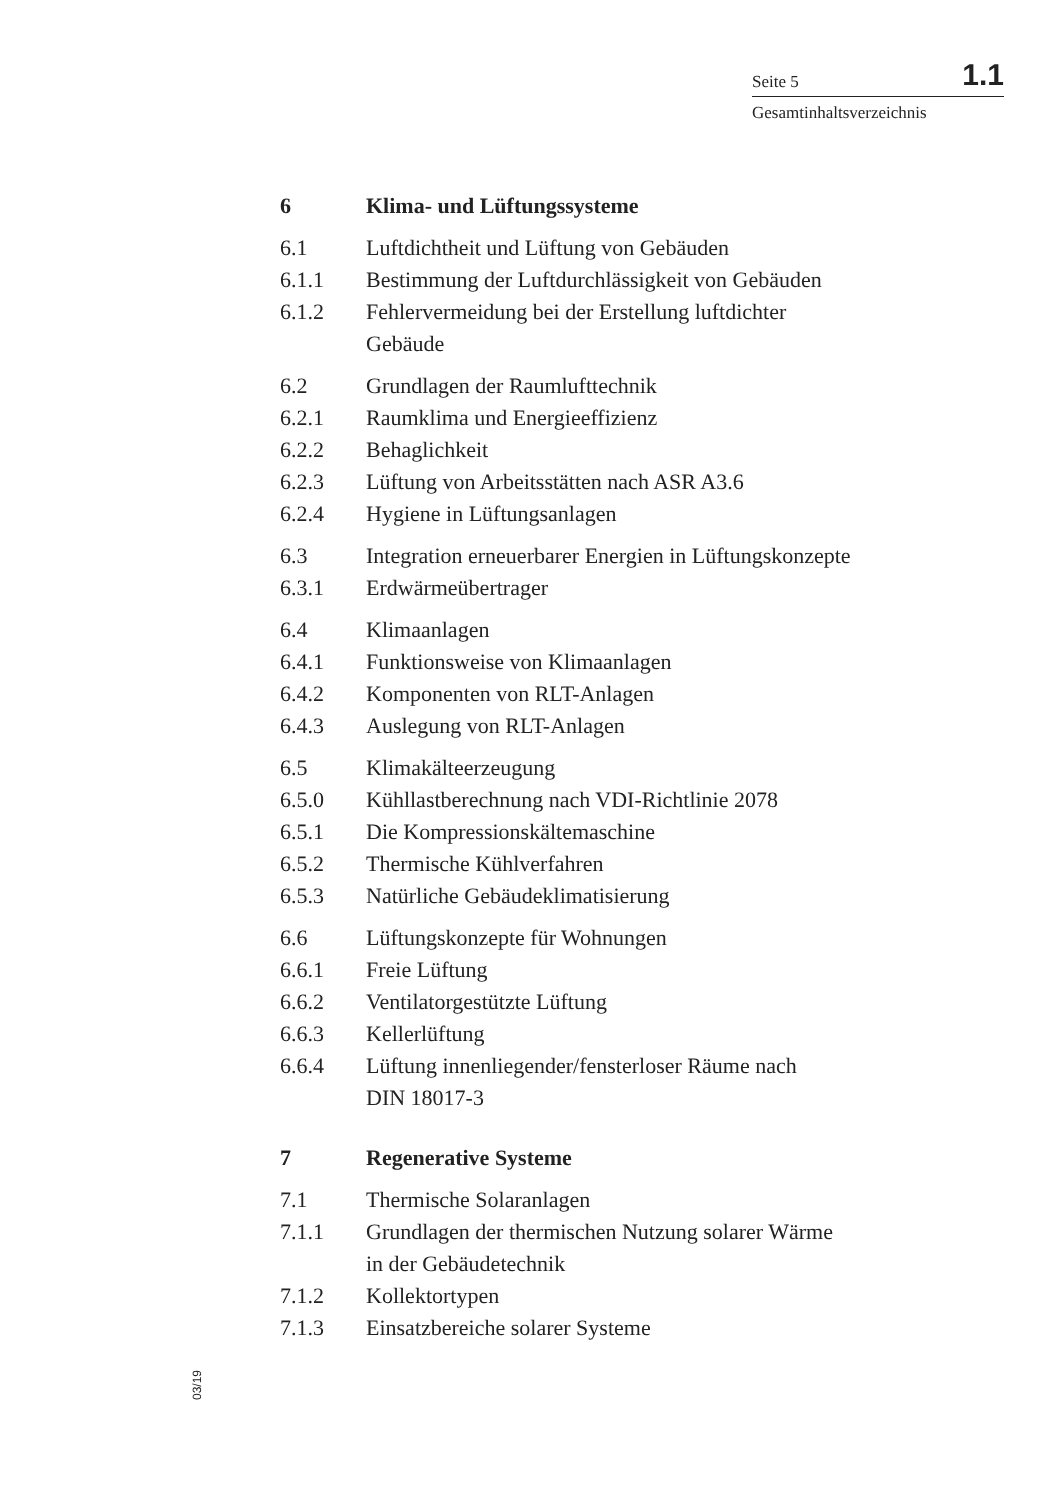Seite 5 1.1
Gesamtinhaltsverzeichnis
6 Klima- und Lüftungssysteme
6.1 Luftdichtheit und Lüftung von Gebäuden
6.1.1 Bestimmung der Luftdurchlässigkeit von Gebäuden
6.1.2 Fehlervermeidung bei der Erstellung luftdichter
Gebäude
6.2 Grundlagen der Raumlufttechnik
6.2.1 Raumklima und Energieeffizienz
6.2.2 Behaglichkeit
6.2.3 Lüftung von Arbeitsstätten nach ASR A3.6
6.2.4 Hygiene in Lüftungsanlagen
6.3 Integration erneuerbarer Energien in Lüftungskonzepte
6.3.1 Erdwärmeübertrager
6.4 Klimaanlagen
6.4.1 Funktionsweise von Klimaanlagen
6.4.2 Komponenten von RLT-Anlagen
6.4.3 Auslegung von RLT-Anlagen
6.5 Klimakälteerzeugung
6.5.0 Kühllastberechnung nach VDI-Richtlinie 2078
6.5.1 Die Kompressionskältemaschine
6.5.2 Thermische Kühlverfahren
6.5.3 Natürliche Gebäudeklimatisierung
6.6 Lüftungskonzepte für Wohnungen
6.6.1 Freie Lüftung
6.6.2 Ventilatorgestützte Lüftung
6.6.3 Kellerlüftung
6.6.4 Lüftung innenliegender/fensterloser Räume nach
DIN 18017-3
7 Regenerative Systeme
7.1 Thermische Solaranlagen
7.1.1 Grundlagen der thermischen Nutzung solarer Wärme
in der Gebäudetechnik
7.1.2 Kollektortypen
7.1.3 Einsatzbereiche solarer Systeme
03/19